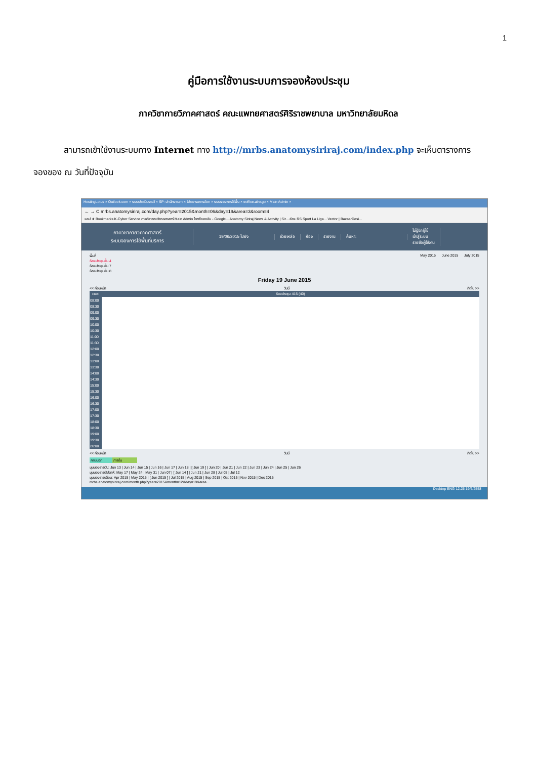1
คู่มือการใช้งานระบบการจองห้องประชุม
ภาควิชากายวิภาคศาสตร์ คณะแพทยศาสตร์ศิริราชพยาบาล มหาวิทยาลัยมหิดล
สามารถเข้าใช้งานระบบทาง Internet ทาง http://mrbs.anatomysiriraj.com/index.php จะเห็นตารางการ
จองของ ณ วันที่ปัจจุบัน
HostingLotus × Outlook.com × ระบบประเมินรายวิ × SP--สำนักงานกา × โปรแกรมการจัดก × ระบบจองการใช้พื้น × eoffice.alro.go × Main Admin ×
← → C mrbs.anatomysiriraj.com/day.php?year=2015&month=06&day=19&area=3&room=4
แอป ★ Bookmarks K-Cyber Service ภาควิชากายวิภาคศาสตร์ Main Admin ไดรฟ์ของฉัน - Google... Anatomy Siriraj News & Activity | Sir... ช่อง RS Sport La Liga... Vector | BazaarDesi...
ภาควิชากายวิภาคศาสตร์
ระบบจองการใช้พื้นที่บริการ
19/06/2015 ไปยัง ช่วยเหลือ ห้อง รายงาน ค้นหา:
ไม่รู้จักผู้ใช้
เข้าสู่ระบบ
รายชื่อผู้ใช้งาน
พื้นที่
ห้องประชุมชั้น 4
ห้องประชุมชั้น 7
ห้องประชุมชั้น 8
May 2015 June 2015 July 2015
Friday 19 June 2015
<< ก่อนหน้า วันนี้ ถัดไป >>
| เวลา: | ห้องประชุม 415 (40) |
| --- | --- |
| 08:00 | |
| 08:30 | |
| 09:00 | |
| 09:30 | |
| 10:00 | |
| 10:30 | |
| 11:00 | |
| 11:30 | |
| 12:00 | |
| 12:30 | |
| 13:00 | |
| 13:30 | |
| 14:00 | |
| 14:30 | |
| 15:00 | |
| 15:30 | |
| 16:00 | |
| 16:30 | |
| 17:00 | |
| 17:30 | |
| 18:00 | |
| 18:30 | |
| 19:00 | |
| 19:30 | |
| 20:00 | |
<< ก่อนหน้า วันนี้ ถัดไป >>
ภายนอก ภายใน
มุมมองรายวัน: Jun 13 | Jun 14 | Jun 15 | Jun 16 | Jun 17 | Jun 18 | [ Jun 19 ] | Jun 20 | Jun 21 | Jun 22 | Jun 23 | Jun 24 | Jun 25 | Jun 26
มุมมองรายสัปดาห์: May 17 | May 24 | May 31 | Jun 07 | [ Jun 14 ] | Jun 21 | Jun 28 | Jul 05 | Jul 12
มุมมองรายเดือน: Apr 2015 | May 2015 | [ Jun 2015 ] | Jul 2015 | Aug 2015 | Sep 2015 | Oct 2015 | Nov 2015 | Dec 2015
mrbs.anatomysiriraj.com/month.php?year=2015&month=12&day=19&area...
Desktop ENG 12:25 19/6/2558